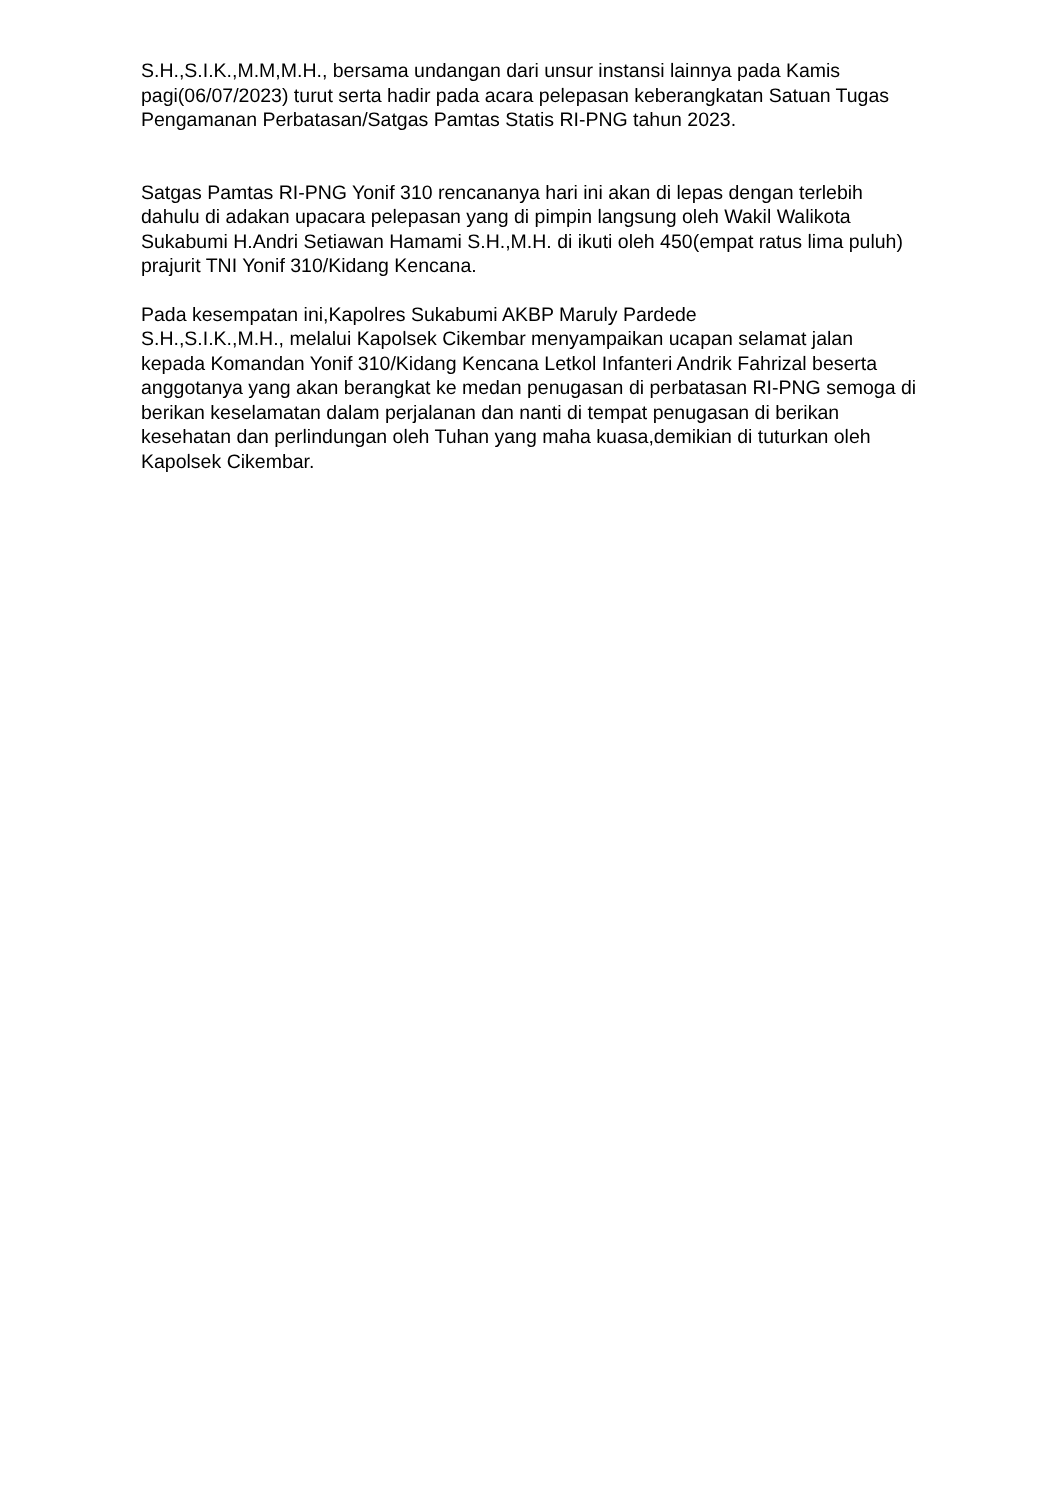S.H.,S.I.K.,M.M,M.H., bersama undangan dari unsur instansi lainnya pada Kamis pagi(06/07/2023) turut serta hadir pada acara pelepasan keberangkatan Satuan Tugas Pengamanan Perbatasan/Satgas Pamtas Statis RI-PNG tahun 2023.
Satgas Pamtas RI-PNG Yonif 310 rencananya hari ini akan di lepas dengan terlebih dahulu di adakan upacara pelepasan yang di pimpin langsung oleh Wakil Walikota Sukabumi H.Andri Setiawan Hamami S.H.,M.H. di ikuti oleh 450(empat ratus lima puluh) prajurit TNI Yonif 310/Kidang Kencana.
Pada kesempatan ini,Kapolres Sukabumi AKBP Maruly Pardede
S.H.,S.I.K.,M.H., melalui Kapolsek Cikembar menyampaikan ucapan selamat jalan kepada Komandan Yonif 310/Kidang Kencana Letkol Infanteri Andrik Fahrizal beserta anggotanya yang akan berangkat ke medan penugasan di perbatasan RI-PNG semoga di berikan keselamatan dalam perjalanan dan nanti di tempat penugasan di berikan kesehatan dan perlindungan oleh Tuhan yang maha kuasa,demikian di tuturkan oleh Kapolsek Cikembar.